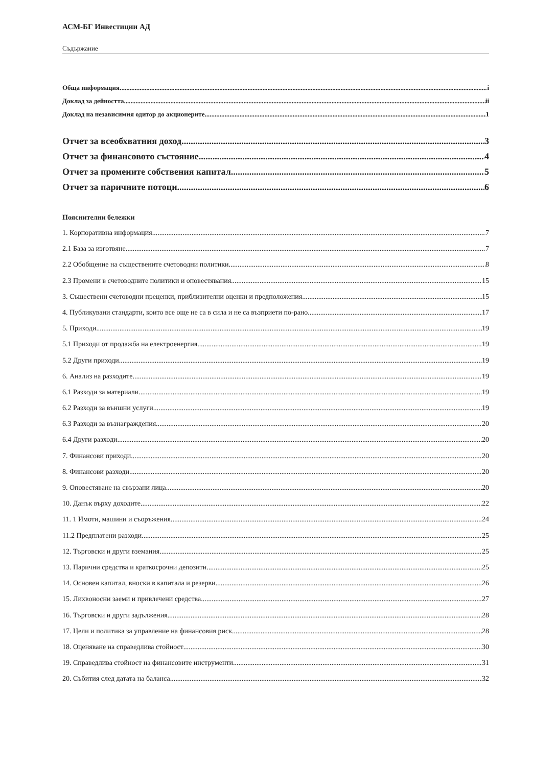АСМ-БГ Инвестиции АД
Съдържание
Обща информация i
Доклад за дейността ii
Доклад на независимия одитор до акционерите 1
Отчет за всеобхватния доход 3
Отчет за финансовото състояние 4
Отчет за промените собствения капитал 5
Отчет за паричните потоци 6
Пояснителни бележки
1. Корпоративна информация 7
2.1 База за изготвяне 7
2.2 Обобщение на съществените счетоводни политики 8
2.3 Промени в счетоводните политики и оповестявания 15
3. Съществени счетоводни преценки, приблизителни оценки и предположения 15
4. Публикувани стандарти, които все още не са в сила и не са възприети по-рано 17
5. Приходи 19
5.1 Приходи от продажба на електроенергия 19
5.2 Други приходи 19
6. Анализ на разходите 19
6.1 Разходи за материали 19
6.2 Разходи за външни услуги 19
6.3 Разходи за възнаграждения 20
6.4 Други разходи 20
7. Финансови приходи 20
8. Финансови разходи 20
9. Оповестяване на свързани лица 20
10. Данък върху доходите 22
11. 1 Имоти, машини и съоръжения 24
11.2 Предплатени разходи 25
12. Търговски и други вземания 25
13. Парични средства и краткосрочни депозити 25
14. Основен капитал, вноски в капитала и резерви 26
15. Лихвоносни заеми и привлечени средства 27
16. Търговски и други задължения 28
17. Цели и политика за управление на финансовия риск 28
18. Оценяване на справедлива стойност 30
19. Справедлива стойност на финансовите инструменти 31
20. Събития след датата на баланса 32